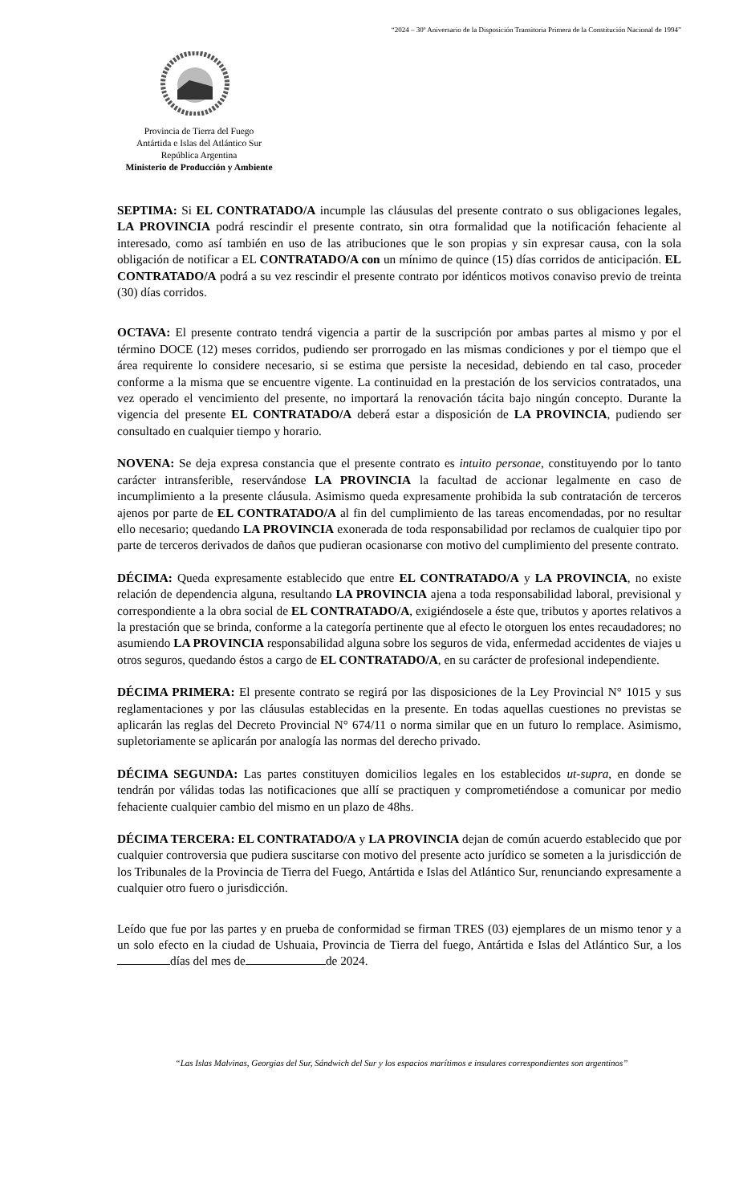“2024 – 30º Aniversario de la Disposición Transitoria Primera de la Constitución Nacional de 1994”
Provincia de Tierra del Fuego
Antártida e Islas del Atlántico Sur
República Argentina
Ministerio de Producción y Ambiente
SEPTIMA: Si EL CONTRATADO/A incumple las cláusulas del presente contrato o sus obligaciones legales, LA PROVINCIA podrá rescindir el presente contrato, sin otra formalidad que la notificación fehaciente al interesado, como así también en uso de las atribuciones que le son propias y sin expresar causa, con la sola obligación de notificar a EL CONTRATADO/A con un mínimo de quince (15) días corridos de anticipación. EL CONTRATADO/A podrá a su vez rescindir el presente contrato por idénticos motivos conaviso previo de treinta (30) días corridos.
OCTAVA: El presente contrato tendrá vigencia a partir de la suscripción por ambas partes al mismo y por el término DOCE (12) meses corridos, pudiendo ser prorrogado en las mismas condiciones y por el tiempo que el área requirente lo considere necesario, si se estima que persiste la necesidad, debiendo en tal caso, proceder conforme a la misma que se encuentre vigente. La continuidad en la prestación de los servicios contratados, una vez operado el vencimiento del presente, no importará la renovación tácita bajo ningún concepto. Durante la vigencia del presente EL CONTRATADO/A deberá estar a disposición de LA PROVINCIA, pudiendo ser consultado en cualquier tiempo y horario.
NOVENA: Se deja expresa constancia que el presente contrato es intuito personae, constituyendo por lo tanto carácter intransferible, reservándose LA PROVINCIA la facultad de accionar legalmente en caso de incumplimiento a la presente cláusula. Asimismo queda expresamente prohibida la sub contratación de terceros ajenos por parte de EL CONTRATADO/A al fin del cumplimiento de las tareas encomendadas, por no resultar ello necesario; quedando LA PROVINCIA exonerada de toda responsabilidad por reclamos de cualquier tipo por parte de terceros derivados de daños que pudieran ocasionarse con motivo del cumplimiento del presente contrato.
DÉCIMA: Queda expresamente establecido que entre EL CONTRATADO/A y LA PROVINCIA, no existe relación de dependencia alguna, resultando LA PROVINCIA ajena a toda responsabilidad laboral, previsional y correspondiente a la obra social de EL CONTRATADO/A, exigiéndosele a éste que, tributos y aportes relativos a la prestación que se brinda, conforme a la categoría pertinente que al efecto le otorguen los entes recaudadores; no asumiendo LA PROVINCIA responsabilidad alguna sobre los seguros de vida, enfermedad accidentes de viajes u otros seguros, quedando éstos a cargo de EL CONTRATADO/A, en su carácter de profesional independiente.
DÉCIMA PRIMERA: El presente contrato se regirá por las disposiciones de la Ley Provincial N° 1015 y sus reglamentaciones y por las cláusulas establecidas en la presente. En todas aquellas cuestiones no previstas se aplicarán las reglas del Decreto Provincial N° 674/11 o norma similar que en un futuro lo remplace. Asimismo, supletoriamente se aplicarán por analogía las normas del derecho privado.
DÉCIMA SEGUNDA: Las partes constituyen domicilios legales en los establecidos ut-supra, en donde se tendrán por válidas todas las notificaciones que allí se practiquen y comprometiéndose a comunicar por medio fehaciente cualquier cambio del mismo en un plazo de 48hs.
DÉCIMA TERCERA: EL CONTRATADO/A y LA PROVINCIA dejan de común acuerdo establecido que por cualquier controversia que pudiera suscitarse con motivo del presente acto jurídico se someten a la jurisdicción de los Tribunales de la Provincia de Tierra del Fuego, Antártida e Islas del Atlántico Sur, renunciando expresamente a cualquier otro fuero o jurisdicción.
Leído que fue por las partes y en prueba de conformidad se firman TRES (03) ejemplares de un mismo tenor y a un solo efecto en la ciudad de Ushuaia, Provincia de Tierra del fuego, Antártida e Islas del Atlántico Sur, a los días del mes de de 2024.
“Las Islas Malvinas, Georgias del Sur, Sándwich del Sur y los espacios marítimos e insulares correspondientes son argentinos”